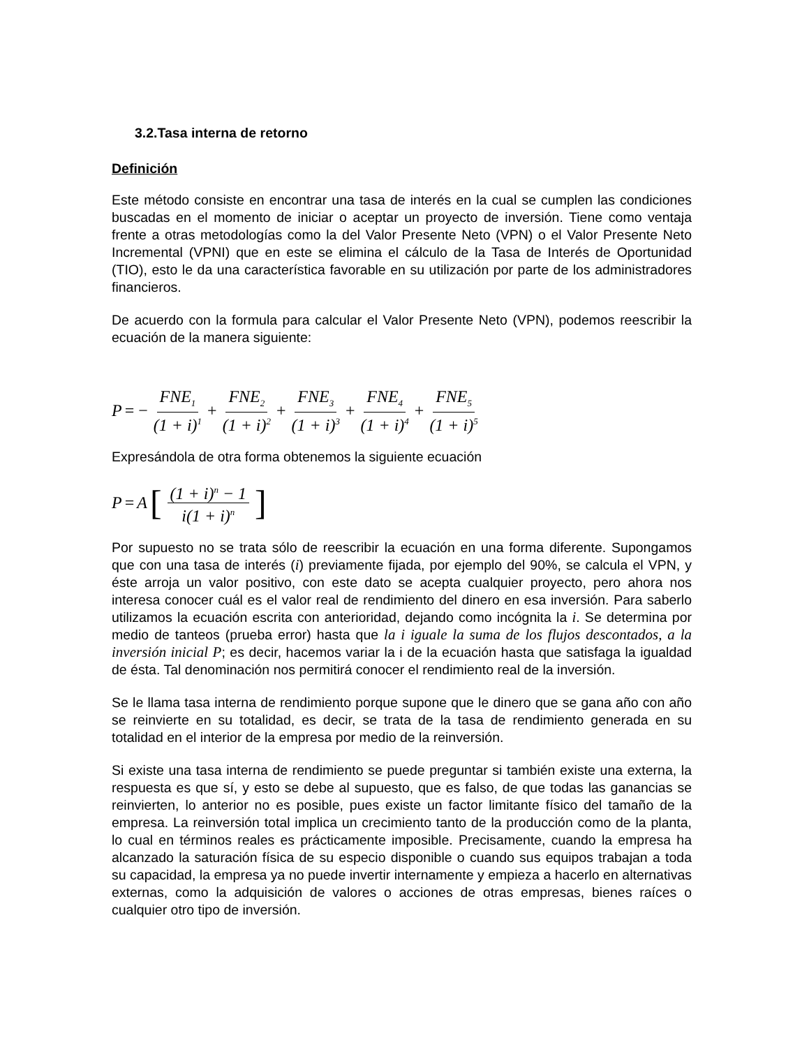3.2.Tasa interna de retorno
Definición
Este método consiste en encontrar una tasa de interés en la cual se cumplen las condiciones buscadas en el momento de iniciar o aceptar un proyecto de inversión. Tiene como ventaja frente a otras metodologías como la del Valor Presente Neto (VPN) o el Valor Presente Neto Incremental (VPNI) que en este se elimina el cálculo de la Tasa de Interés de Oportunidad (TIO), esto le da una característica favorable en su utilización por parte de los administradores financieros.
De acuerdo con la formula para calcular el Valor Presente Neto (VPN), podemos reescribir la ecuación de la manera siguiente:
P = − FNE<sub>1</sub> (1 + i)<sup>1</sup> + FNE<sub>2</sub> (1 + i)<sup>2</sup> + FNE<sub>3</sub> (1 + i)<sup>3</sup> + FNE<sub>4</sub> (1 + i)<sup>4</sup> + FNE<sub>5</sub> (1 + i)<sup>5</sup>
Expresándola de otra forma obtenemos la siguiente ecuación
P = A [(1 + i)<sup>n</sup> − 1 i(1 + i)<sup>n</sup>]
Por supuesto no se trata sólo de reescribir la ecuación en una forma diferente. Supongamos que con una tasa de interés (i) previamente fijada, por ejemplo del 90%, se calcula el VPN, y éste arroja un valor positivo, con este dato se acepta cualquier proyecto, pero ahora nos interesa conocer cuál es el valor real de rendimiento del dinero en esa inversión. Para saberlo utilizamos la ecuación escrita con anterioridad, dejando como incógnita la i. Se determina por medio de tanteos (prueba error) hasta que la i iguale la suma de los flujos descontados, a la inversión inicial P; es decir, hacemos variar la i de la ecuación hasta que satisfaga la igualdad de ésta. Tal denominación nos permitirá conocer el rendimiento real de la inversión.
Se le llama tasa interna de rendimiento porque supone que le dinero que se gana año con año se reinvierte en su totalidad, es decir, se trata de la tasa de rendimiento generada en su totalidad en el interior de la empresa por medio de la reinversión.
Si existe una tasa interna de rendimiento se puede preguntar si también existe una externa, la respuesta es que sí, y esto se debe al supuesto, que es falso, de que todas las ganancias se reinvierten, lo anterior no es posible, pues existe un factor limitante físico del tamaño de la empresa. La reinversión total implica un crecimiento tanto de la producción como de la planta, lo cual en términos reales es prácticamente imposible. Precisamente, cuando la empresa ha alcanzado la saturación física de su especio disponible o cuando sus equipos trabajan a toda su capacidad, la empresa ya no puede invertir internamente y empieza a hacerlo en alternativas externas, como la adquisición de valores o acciones de otras empresas, bienes raíces o cualquier otro tipo de inversión.